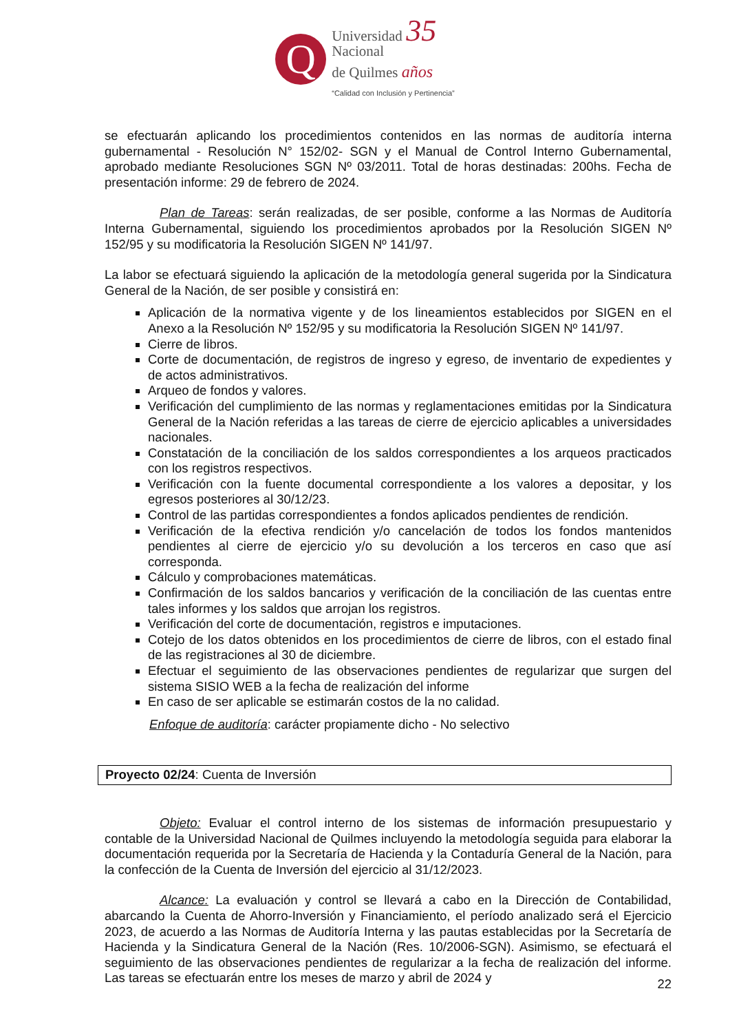Q
Universidad 35
Nacional
de Quilmes años
“Calidad con Inclusión y Pertinencia”
se efectuarán aplicando los procedimientos contenidos en las normas de auditoría interna gubernamental - Resolución N° 152/02- SGN y el Manual de Control Interno Gubernamental, aprobado mediante Resoluciones SGN Nº 03/2011. Total de horas destinadas: 200hs. Fecha de presentación informe: 29 de febrero de 2024.
Plan de Tareas: serán realizadas, de ser posible, conforme a las Normas de Auditoría Interna Gubernamental, siguiendo los procedimientos aprobados por la Resolución SIGEN Nº 152/95 y su modificatoria la Resolución SIGEN Nº 141/97.
La labor se efectuará siguiendo la aplicación de la metodología general sugerida por la Sindicatura General de la Nación, de ser posible y consistirá en:
Aplicación de la normativa vigente y de los lineamientos establecidos por SIGEN en el Anexo a la Resolución Nº 152/95 y su modificatoria la Resolución SIGEN Nº 141/97.
Cierre de libros.
Corte de documentación, de registros de ingreso y egreso, de inventario de expedientes y de actos administrativos.
Arqueo de fondos y valores.
Verificación del cumplimiento de las normas y reglamentaciones emitidas por la Sindicatura General de la Nación referidas a las tareas de cierre de ejercicio aplicables a universidades nacionales.
Constatación de la conciliación de los saldos correspondientes a los arqueos practicados con los registros respectivos.
Verificación con la fuente documental correspondiente a los valores a depositar, y los egresos posteriores al 30/12/23.
Control de las partidas correspondientes a fondos aplicados pendientes de rendición.
Verificación de la efectiva rendición y/o cancelación de todos los fondos mantenidos pendientes al cierre de ejercicio y/o su devolución a los terceros en caso que así corresponda.
Cálculo y comprobaciones matemáticas.
Confirmación de los saldos bancarios y verificación de la conciliación de las cuentas entre tales informes y los saldos que arrojan los registros.
Verificación del corte de documentación, registros e imputaciones.
Cotejo de los datos obtenidos en los procedimientos de cierre de libros, con el estado final de las registraciones al 30 de diciembre.
Efectuar el seguimiento de las observaciones pendientes de regularizar que surgen del sistema SISIO WEB a la fecha de realización del informe
En caso de ser aplicable se estimarán costos de la no calidad.
Enfoque de auditoría: carácter propiamente dicho - No selectivo
Proyecto 02/24: Cuenta de Inversión
Objeto: Evaluar el control interno de los sistemas de información presupuestario y contable de la Universidad Nacional de Quilmes incluyendo la metodología seguida para elaborar la documentación requerida por la Secretaría de Hacienda y la Contaduría General de la Nación, para la confección de la Cuenta de Inversión del ejercicio al 31/12/2023.
Alcance: La evaluación y control se llevará a cabo en la Dirección de Contabilidad, abarcando la Cuenta de Ahorro-Inversión y Financiamiento, el período analizado será el Ejercicio 2023, de acuerdo a las Normas de Auditoría Interna y las pautas establecidas por la Secretaría de Hacienda y la Sindicatura General de la Nación (Res. 10/2006-SGN). Asimismo, se efectuará el seguimiento de las observaciones pendientes de regularizar a la fecha de realización del informe. Las tareas se efectuarán entre los meses de marzo y abril de 2024 y
22